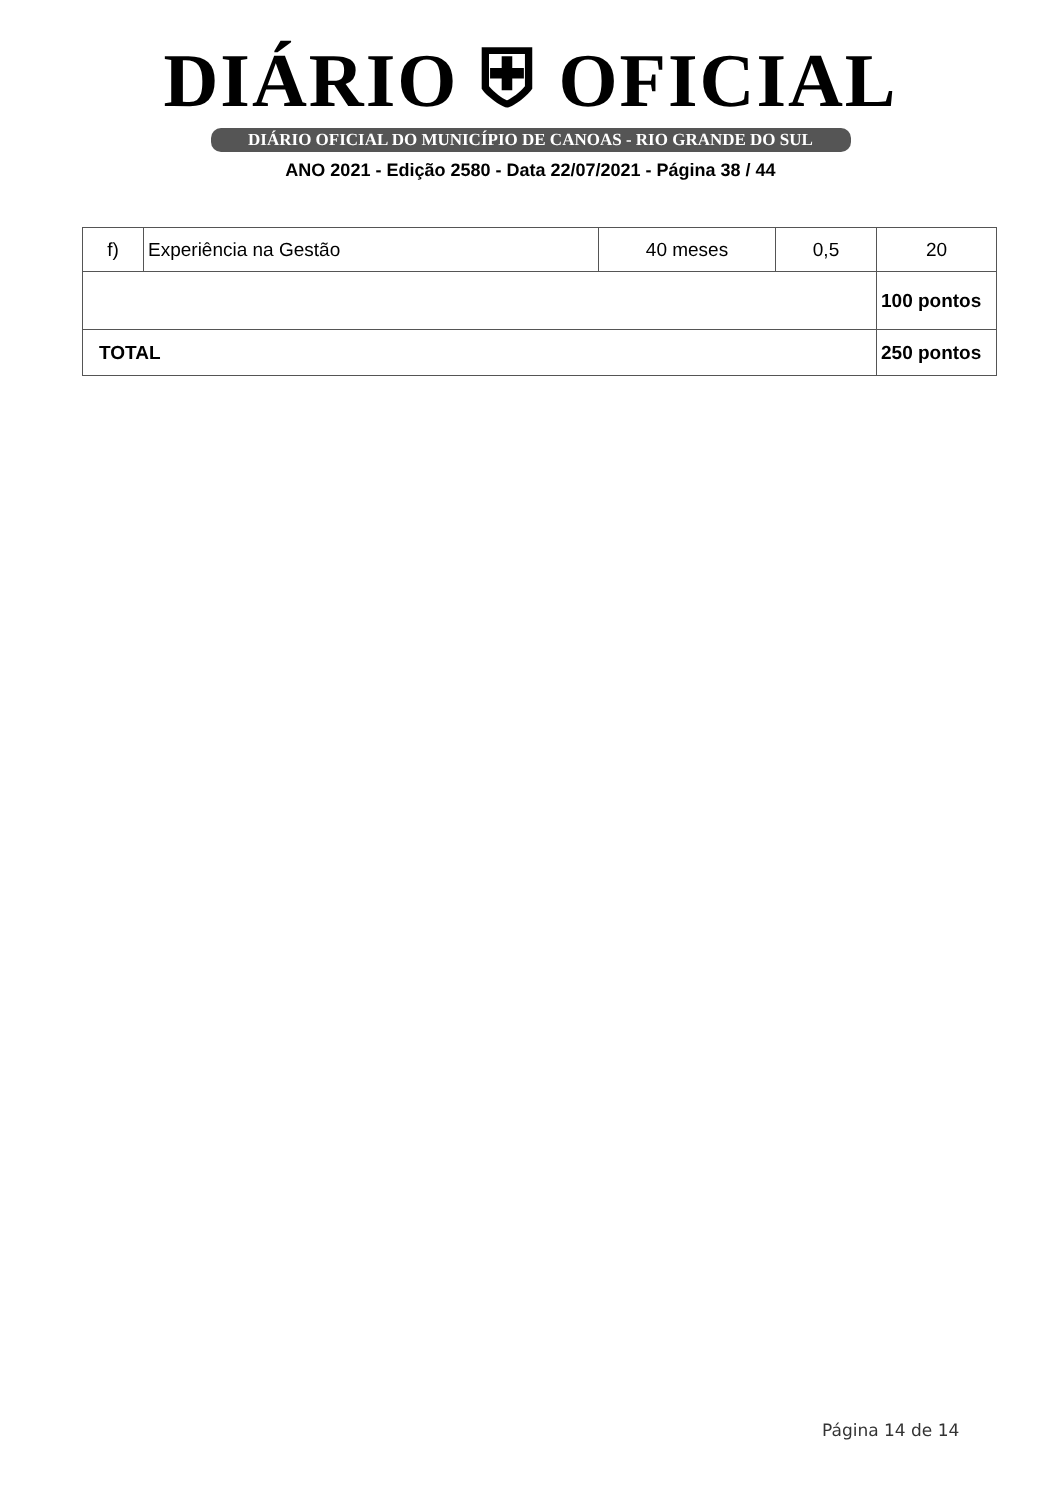DIÁRIO ⛨ OFICIAL
DIÁRIO OFICIAL DO MUNICÍPIO DE CANOAS - RIO GRANDE DO SUL
ANO 2021 - Edição 2580 - Data 22/07/2021 - Página 38 / 44
| f) | Experiência na Gestão | 40 meses | 0,5 | 20 |
| | | | | 100 pontos |
| TOTAL | | | | 250 pontos |
Página 14 de 14